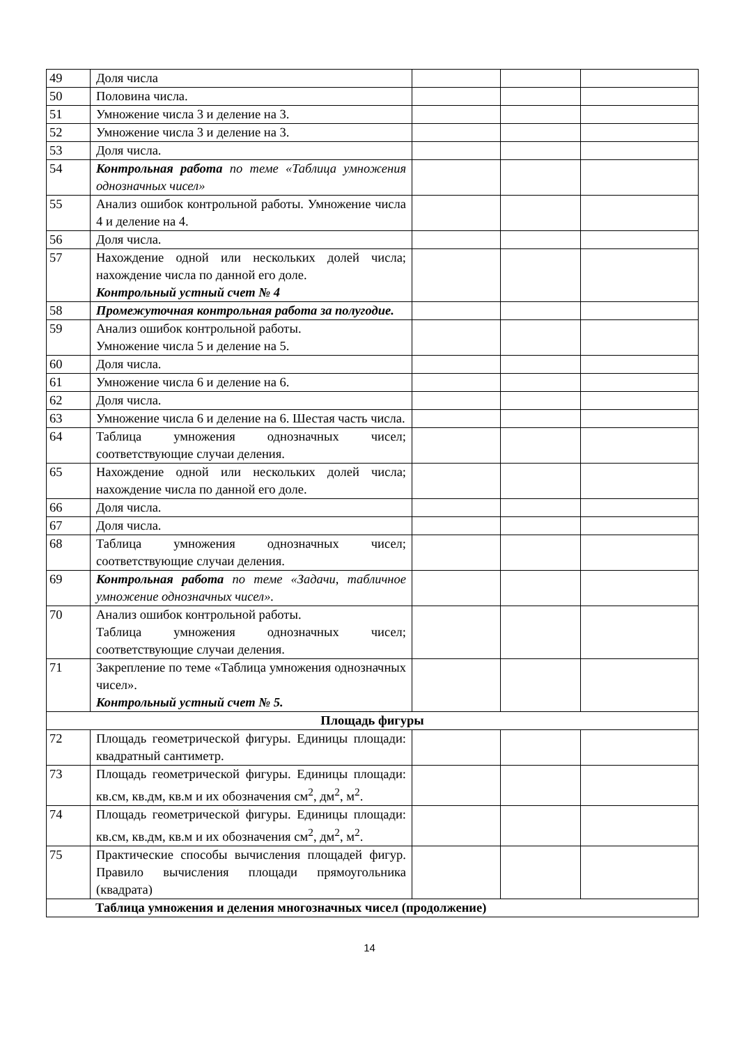| 49 | Доля числа | | | |
| 50 | Половина числа. | | | |
| 51 | Умножение числа 3 и деление на 3. | | | |
| 52 | Умножение числа 3 и деление на 3. | | | |
| 53 | Доля числа. | | | |
| 54 | Контрольная работа по теме «Таблица умножения однозначных чисел» | | | |
| 55 | Анализ ошибок контрольной работы. Умножение числа 4 и деление на 4. | | | |
| 56 | Доля числа. | | | |
| 57 | Нахождение одной или нескольких долей числа; нахождение числа по данной его доле. Контрольный устный счет № 4 | | | |
| 58 | Промежуточная контрольная работа за полугодие. | | | |
| 59 | Анализ ошибок контрольной работы. Умножение числа 5 и деление на 5. | | | |
| 60 | Доля числа. | | | |
| 61 | Умножение числа 6 и деление на 6. | | | |
| 62 | Доля числа. | | | |
| 63 | Умножение числа 6 и деление на 6. Шестая часть числа. | | | |
| 64 | Таблица умножения однозначных чисел; соответствующие случаи деления. | | | |
| 65 | Нахождение одной или нескольких долей числа; нахождение числа по данной его доле. | | | |
| 66 | Доля числа. | | | |
| 67 | Доля числа. | | | |
| 68 | Таблица умножения однозначных чисел; соответствующие случаи деления. | | | |
| 69 | Контрольная работа по теме «Задачи, табличное умножение однозначных чисел». | | | |
| 70 | Анализ ошибок контрольной работы. Таблица умножения однозначных чисел; соответствующие случаи деления. | | | |
| 71 | Закрепление по теме «Таблица умножения однозначных чисел». Контрольный устный счет № 5. | | | |
| Площадь фигуры | | | | |
| 72 | Площадь геометрической фигуры. Единицы площади: квадратный сантиметр. | | | |
| 73 | Площадь геометрической фигуры. Единицы площади: кв.см, кв.дм, кв.м и их обозначения см<sup>2</sup>, дм<sup>2</sup>, м<sup>2</sup>. | | | |
| 74 | Площадь геометрической фигуры. Единицы площади: кв.см, кв.дм, кв.м и их обозначения см<sup>2</sup>, дм<sup>2</sup>, м<sup>2</sup>. | | | |
| 75 | Практические способы вычисления площадей фигур. Правило вычисления площади прямоугольника (квадрата) | | | |
| Таблица умножения и деления многозначных чисел (продолжение) | | | | |
14